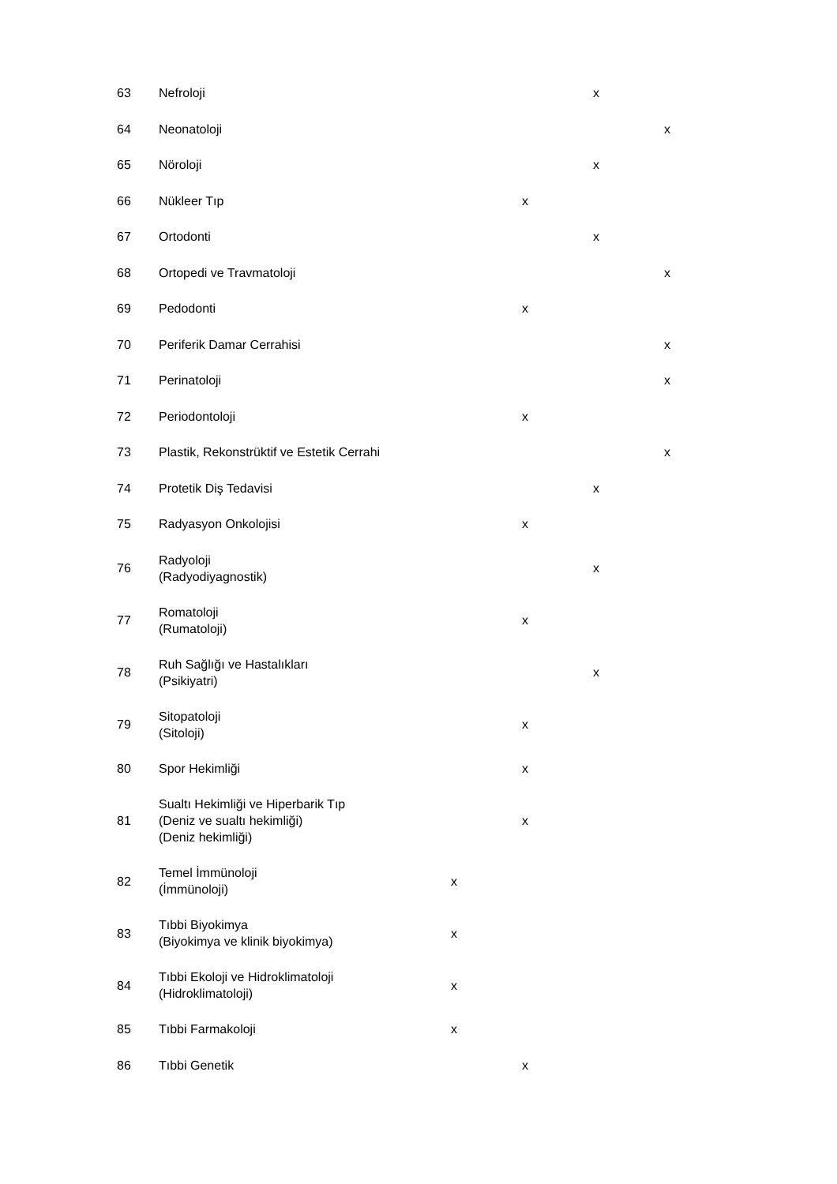| 63 | Nefroloji | | | x | |
| 64 | Neonatoloji | | | | x |
| 65 | Nöroloji | | | x | |
| 66 | Nükleer Tıp | | x | | |
| 67 | Ortodonti | | | x | |
| 68 | Ortopedi ve Travmatoloji | | | | x |
| 69 | Pedodonti | | x | | |
| 70 | Periferik Damar Cerrahisi | | | | x |
| 71 | Perinatoloji | | | | x |
| 72 | Periodontoloji | | x | | |
| 73 | Plastik, Rekonstrüktif ve Estetik Cerrahi | | | | x |
| 74 | Protetik Diş Tedavisi | | | x | |
| 75 | Radyasyon Onkolojisi | | x | | |
| 76 | Radyoloji (Radyodiyagnostik) | | | x | |
| 77 | Romatoloji (Rumatoloji) | | x | | |
| 78 | Ruh Sağlığı ve Hastalıkları (Psikiyatri) | | | x | |
| 79 | Sitopatoloji (Sitoloji) | | x | | |
| 80 | Spor Hekimliği | | x | | |
| 81 | Sualtı Hekimliği ve Hiperbarik Tıp (Deniz ve sualtı hekimliği) (Deniz hekimliği) | | x | | |
| 82 | Temel İmmünoloji (İmmünoloji) | x | | | |
| 83 | Tıbbi Biyokimya (Biyokimya ve klinik biyokimya) | x | | | |
| 84 | Tıbbi Ekoloji ve Hidroklimatoloji (Hidroklimatoloji) | x | | | |
| 85 | Tıbbi Farmakoloji | x | | | |
| 86 | Tıbbi Genetik | | x | | |